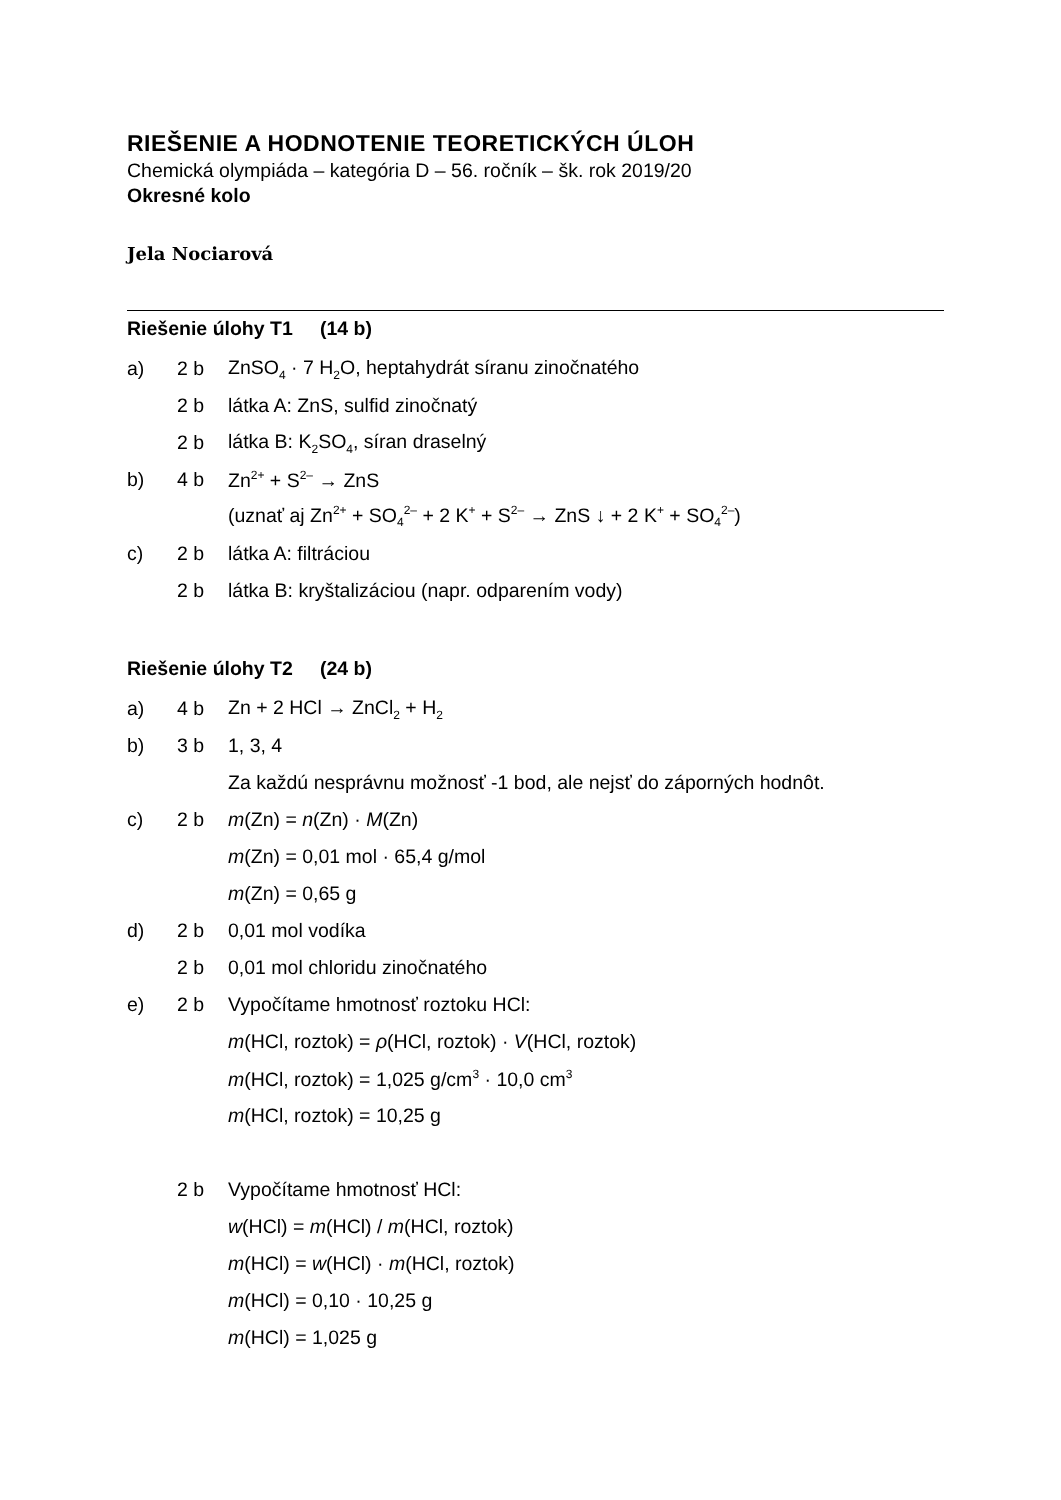RIEŠENIE A HODNOTENIE TEORETICKÝCH ÚLOH
Chemická olympiáda – kategória D – 56. ročník – šk. rok 2019/20
Okresné kolo
Jela Nociarová
Riešenie úlohy T1 (14 b)
a) 2 b ZnSO<sub>4</sub> · 7 H<sub>2</sub>O, heptahydrát síranu zinočnatého
2 b látka A: ZnS, sulfid zinočnatý
2 b látka B: K<sub>2</sub>SO<sub>4</sub>, síran draselný
b) 4 b Zn<sup>2+</sup> + S<sup>2–</sup> → ZnS
(uznať aj Zn<sup>2+</sup> + SO<sub>4</sub><sup>2–</sup> + 2 K<sup>+</sup> + S<sup>2–</sup> → ZnS ↓ + 2 K<sup>+</sup> + SO<sub>4</sub><sup>2–</sup>)
c) 2 b látka A: filtráciou
2 b látka B: kryštalizáciou (napr. odparením vody)
Riešenie úlohy T2 (24 b)
a) 4 b Zn + 2 HCl → ZnCl<sub>2</sub> + H<sub>2</sub>
b) 3 b 1, 3, 4
Za každú nesprávnu možnosť -1 bod, ale nejsť do záporných hodnôt.
c) 2 b m(Zn) = n(Zn) · M(Zn)
m(Zn) = 0,01 mol · 65,4 g/mol
m(Zn) = 0,65 g
d) 2 b 0,01 mol vodíka
2 b 0,01 mol chloridu zinočnatého
e) 2 b Vypočítame hmotnosť roztoku HCl:
m(HCl, roztok) = ρ(HCl, roztok) · V(HCl, roztok)
m(HCl, roztok) = 1,025 g/cm<sup>3</sup> · 10,0 cm<sup>3</sup>
m(HCl, roztok) = 10,25 g
2 b Vypočítame hmotnosť HCl:
w(HCl) = m(HCl) / m(HCl, roztok)
m(HCl) = w(HCl) · m(HCl, roztok)
m(HCl) = 0,10 · 10,25 g
m(HCl) = 1,025 g